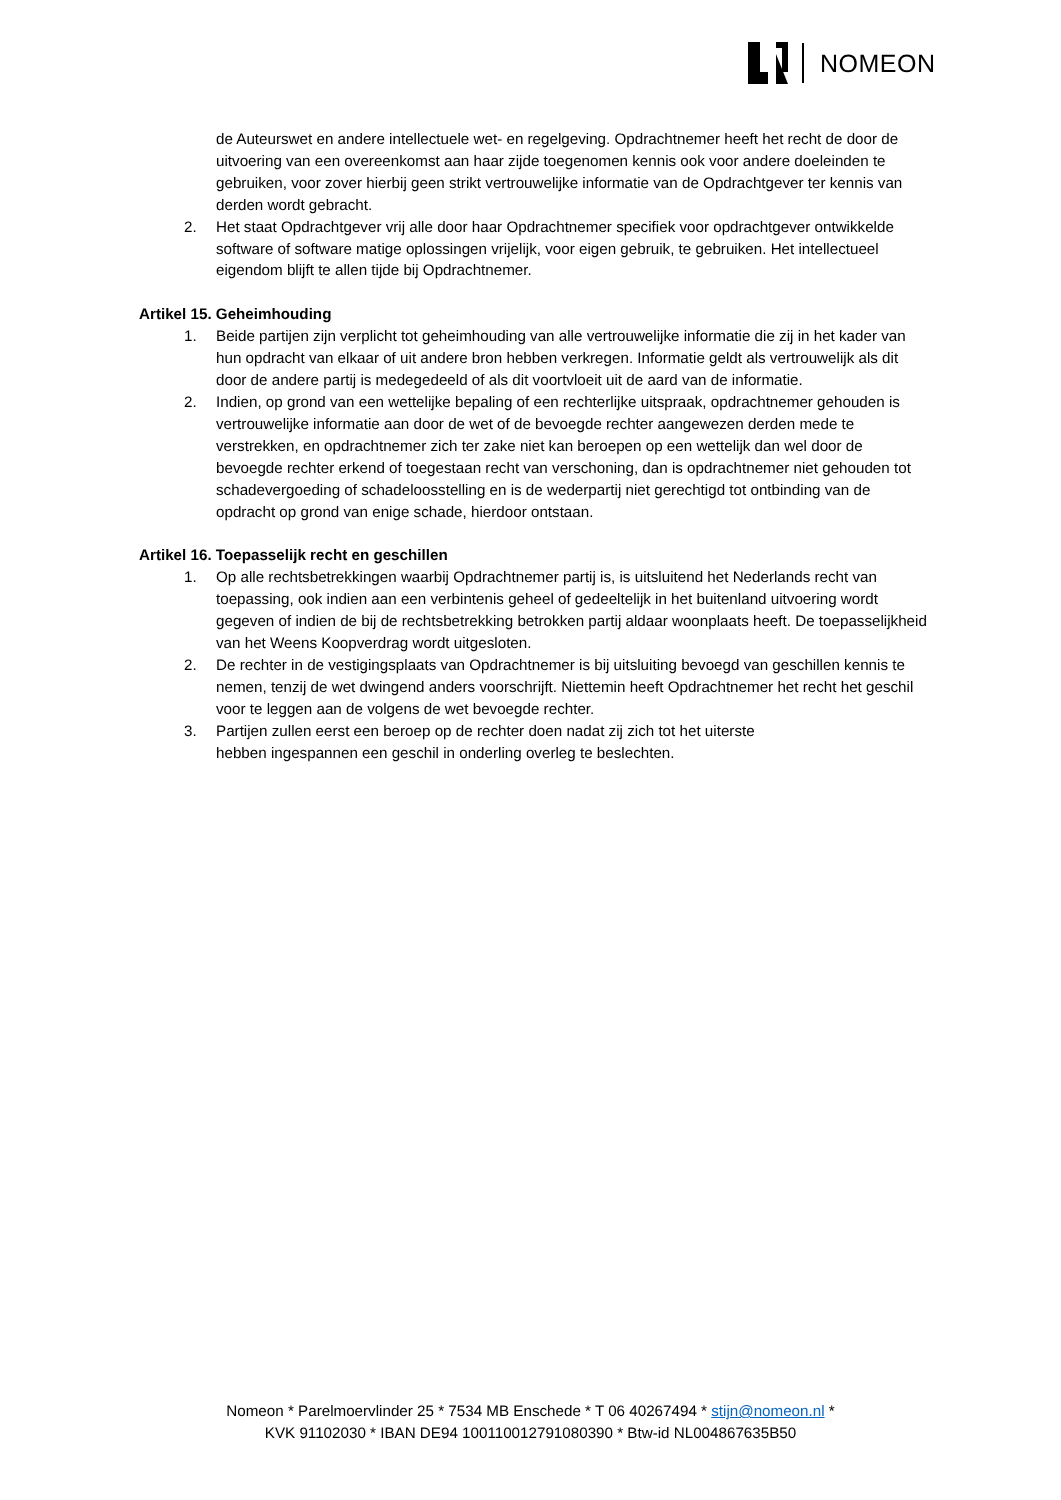NOMEON
de Auteurswet en andere intellectuele wet- en regelgeving. Opdrachtnemer heeft het recht de door de uitvoering van een overeenkomst aan haar zijde toegenomen kennis ook voor andere doeleinden te gebruiken, voor zover hierbij geen strikt vertrouwelijke informatie van de Opdrachtgever ter kennis van derden wordt gebracht.
2. Het staat Opdrachtgever vrij alle door haar Opdrachtnemer specifiek voor opdrachtgever ontwikkelde software of software matige oplossingen vrijelijk, voor eigen gebruik, te gebruiken. Het intellectueel eigendom blijft te allen tijde bij Opdrachtnemer.
Artikel 15. Geheimhouding
1. Beide partijen zijn verplicht tot geheimhouding van alle vertrouwelijke informatie die zij in het kader van hun opdracht van elkaar of uit andere bron hebben verkregen. Informatie geldt als vertrouwelijk als dit door de andere partij is medegedeeld of als dit voortvloeit uit de aard van de informatie.
2. Indien, op grond van een wettelijke bepaling of een rechterlijke uitspraak, opdrachtnemer gehouden is vertrouwelijke informatie aan door de wet of de bevoegde rechter aangewezen derden mede te verstrekken, en opdrachtnemer zich ter zake niet kan beroepen op een wettelijk dan wel door de bevoegde rechter erkend of toegestaan recht van verschoning, dan is opdrachtnemer niet gehouden tot schadevergoeding of schadeloosstelling en is de wederpartij niet gerechtigd tot ontbinding van de opdracht op grond van enige schade, hierdoor ontstaan.
Artikel 16. Toepasselijk recht en geschillen
1. Op alle rechtsbetrekkingen waarbij Opdrachtnemer partij is, is uitsluitend het Nederlands recht van toepassing, ook indien aan een verbintenis geheel of gedeeltelijk in het buitenland uitvoering wordt gegeven of indien de bij de rechtsbetrekking betrokken partij aldaar woonplaats heeft. De toepasselijkheid van het Weens Koopverdrag wordt uitgesloten.
2. De rechter in de vestigingsplaats van Opdrachtnemer is bij uitsluiting bevoegd van geschillen kennis te nemen, tenzij de wet dwingend anders voorschrijft. Niettemin heeft Opdrachtnemer het recht het geschil voor te leggen aan de volgens de wet bevoegde rechter.
3. Partijen zullen eerst een beroep op de rechter doen nadat zij zich tot het uiterste
hebben ingespannen een geschil in onderling overleg te beslechten.
Nomeon * Parelmoervlinder 25 * 7534 MB Enschede * T 06 40267494 * stijn@nomeon.nl *
KVK 91102030 * IBAN DE94 100110012791080390 * Btw-id NL004867635B50